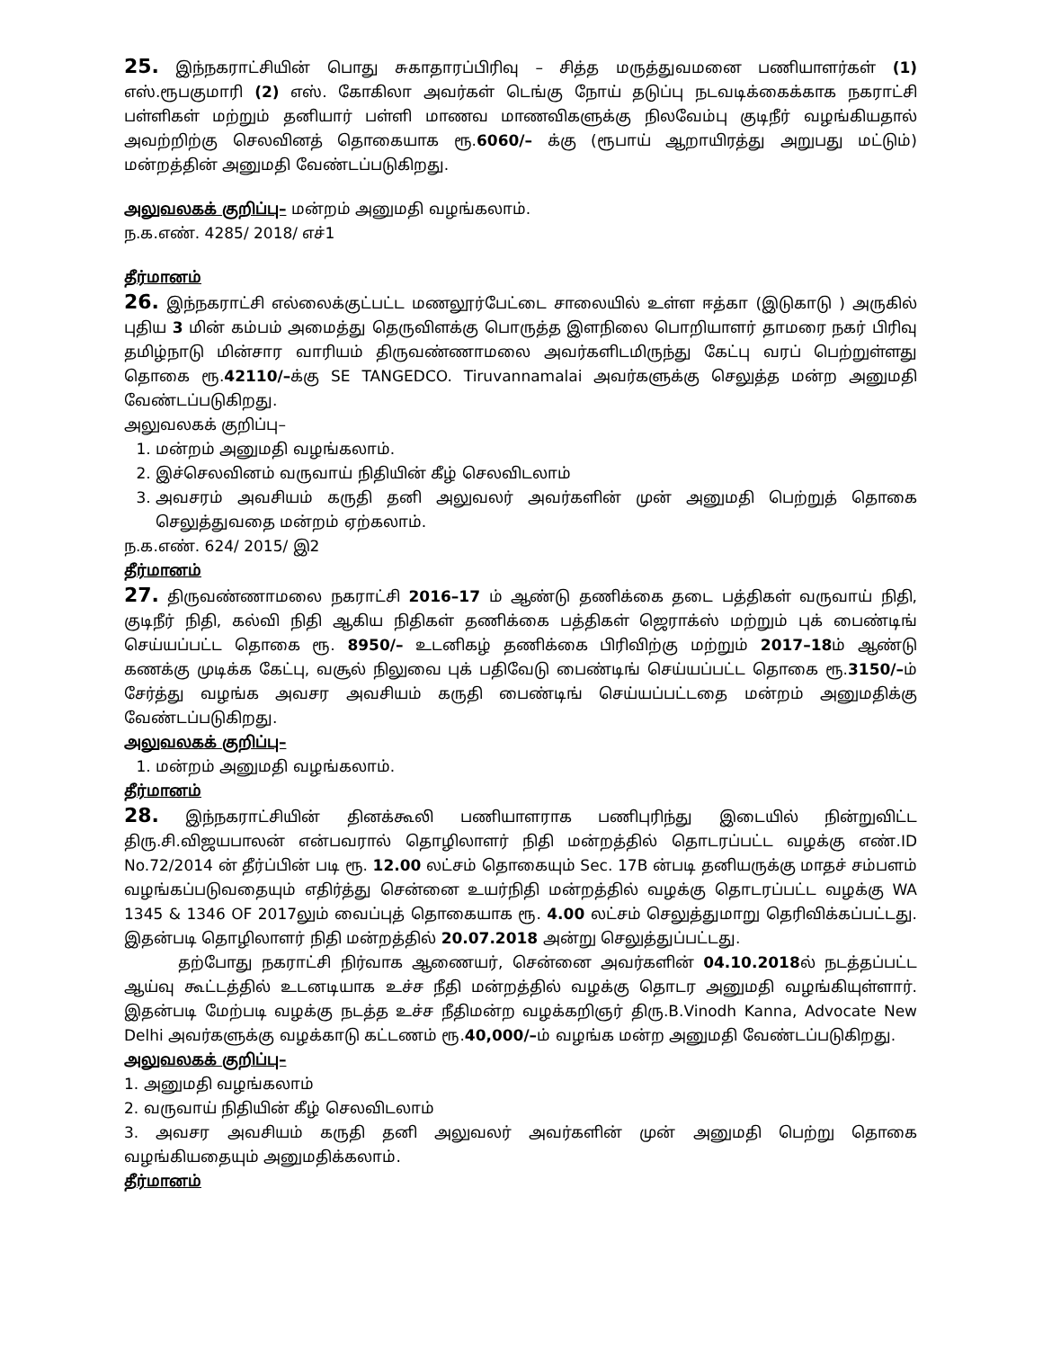25. இந்நகராட்சியின் பொது சுகாதாரப்பிரிவு – சித்த மருத்துவமனை பணியாளர்கள் (1) எஸ்.ரூபகுமாரி (2) எஸ். கோகிலா அவர்கள் டெங்கு நோய் தடுப்பு நடவடிக்கைக்காக நகராட்சி பள்ளிகள் மற்றும் தனியார் பள்ளி மாணவ மாணவிகளுக்கு நிலவேம்பு குடிநீர் வழங்கியதால் அவற்றிற்கு செலவினத் தொகையாக ரூ.6060/– க்கு (ரூபாய் ஆறாயிரத்து அறுபது மட்டும்) மன்றத்தின் அனுமதி வேண்டப்படுகிறது.
அலுவலகக் குறிப்பு– மன்றம் அனுமதி வழங்கலாம்.
ந.க.எண். 4285/ 2018/ எச்1
தீர்மானம்
26. இந்நகராட்சி எல்லைக்குட்பட்ட மணலூர்பேட்டை சாலையில் உள்ள ஈத்கா (இடுகாடு ) அருகில் புதிய 3 மின் கம்பம் அமைத்து தெருவிளக்கு பொருத்த இளநிலை பொறியாளர் தாமரை நகர் பிரிவு தமிழ்நாடு மின்சார வாரியம் திருவண்ணாமலை அவர்களிடமிருந்து கேட்பு வரப் பெற்றுள்ளது தொகை ரூ.42110/–க்கு SE TANGEDCO. Tiruvannamalai அவர்களுக்கு செலுத்த மன்ற அனுமதி வேண்டப்படுகிறது.
அலுவலகக் குறிப்பு–
1. மன்றம் அனுமதி வழங்கலாம்.
2. இச்செலவினம் வருவாய் நிதியின் கீழ் செலவிடலாம்
3. அவசரம் அவசியம் கருதி தனி அலுவலர் அவர்களின் முன் அனுமதி பெற்றுத் தொகை செலுத்துவதை மன்றம் ஏற்கலாம்.
ந.க.எண். 624/ 2015/ இ2
தீர்மானம்
27. திருவண்ணாமலை நகராட்சி 2016–17 ம் ஆண்டு தணிக்கை தடை பத்திகள் வருவாய் நிதி, குடிநீர் நிதி, கல்வி நிதி ஆகிய நிதிகள் தணிக்கை பத்திகள் ஜெராக்ஸ் மற்றும் புக் பைண்டிங் செய்யப்பட்ட தொகை ரூ. 8950/– உடனிகழ் தணிக்கை பிரிவிற்கு மற்றும் 2017–18ம் ஆண்டு கணக்கு முடிக்க கேட்பு, வசூல் நிலுவை புக் பதிவேடு பைண்டிங் செய்யப்பட்ட தொகை ரூ.3150/–ம் சேர்த்து வழங்க அவசர அவசியம் கருதி பைண்டிங் செய்யப்பட்டதை மன்றம் அனுமதிக்கு வேண்டப்படுகிறது.
அலுவலகக் குறிப்பு–
1. மன்றம் அனுமதி வழங்கலாம்.
தீர்மானம்
28. இந்நகராட்சியின் தினக்கூலி பணியாளராக பணிபுரிந்து இடையில் நின்றுவிட்ட திரு.சி.விஜயபாலன் என்பவரால் தொழிலாளர் நிதி மன்றத்தில் தொடரப்பட்ட வழக்கு எண்.ID No.72/2014 ன் தீர்ப்பின் படி ரூ. 12.00 லட்சம் தொகையும் Sec. 17B ன்படி தனியருக்கு மாதச் சம்பளம் வழங்கப்படுவதையும் எதிர்த்து சென்னை உயர்நிதி மன்றத்தில் வழக்கு தொடரப்பட்ட வழக்கு WA 1345 & 1346 OF 2017லும் வைப்புத் தொகையாக ரூ. 4.00 லட்சம் செலுத்துமாறு தெரிவிக்கப்பட்டது. இதன்படி தொழிலாளர் நிதி மன்றத்தில் 20.07.2018 அன்று செலுத்துப்பட்டது.
தற்போது நகராட்சி நிர்வாக ஆணையர், சென்னை அவர்களின் 04.10.2018ல் நடத்தப்பட்ட ஆய்வு கூட்டத்தில் உடனடியாக உச்ச நீதி மன்றத்தில் வழக்கு தொடர அனுமதி வழங்கியுள்ளார். இதன்படி மேற்படி வழக்கு நடத்த உச்ச நீதிமன்ற வழக்கறிஞர் திரு.B.Vinodh Kanna, Advocate New Delhi அவர்களுக்கு வழக்காடு கட்டணம் ரூ.40,000/–ம் வழங்க மன்ற அனுமதி வேண்டப்படுகிறது.
அலுவலகக் குறிப்பு–
1. அனுமதி வழங்கலாம்
2. வருவாய் நிதியின் கீழ் செலவிடலாம்
3. அவசர அவசியம் கருதி தனி அலுவலர் அவர்களின் முன் அனுமதி பெற்று தொகை வழங்கியதையும் அனுமதிக்கலாம்.
தீர்மானம்